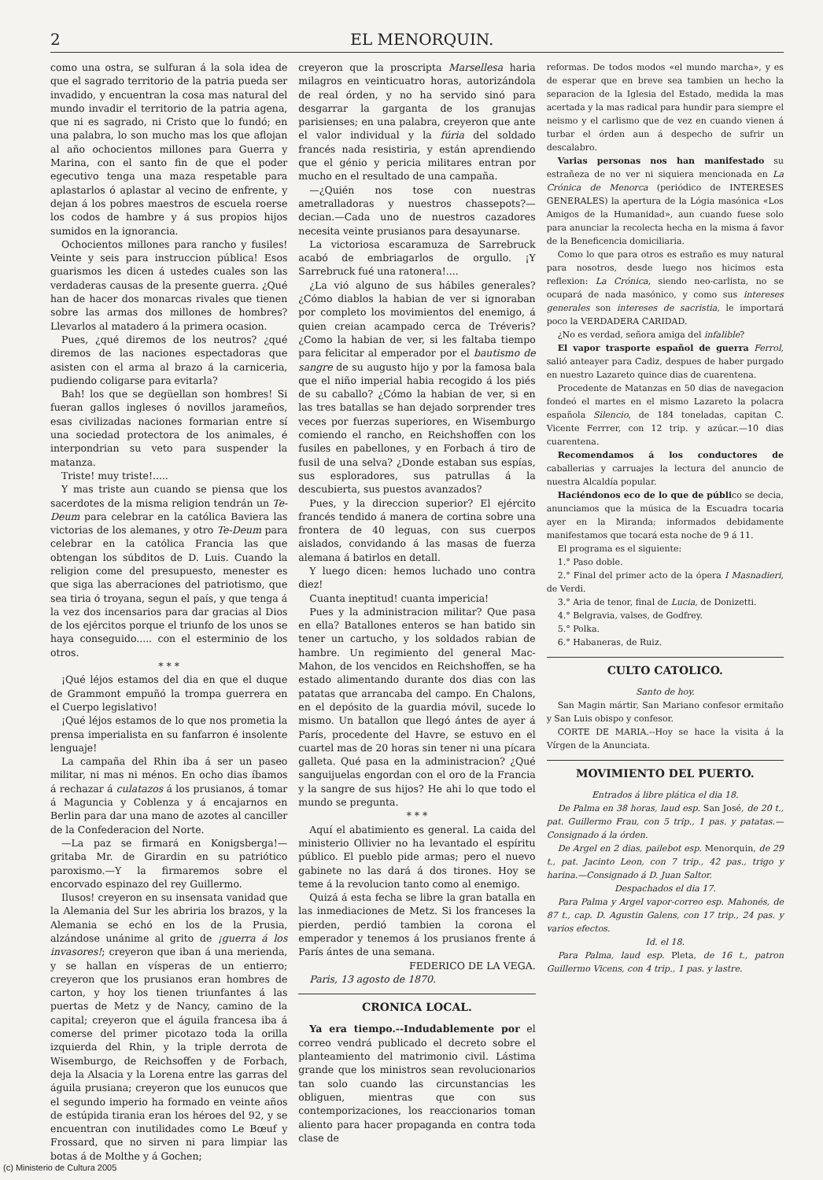2 EL MENORQUIN.
como una ostra, se sulfuran á la sola idea de que el sagrado territorio de la patria pueda ser invadido, y encuentran la cosa mas natural del mundo invadir el territorio de la patria agena, que ni es sagrado, ni Cristo que lo fundó; en una palabra, lo son mucho mas los que aflojan al año ochocientos millones para Guerra y Marina, con el santo fin de que el poder egecutivo tenga una maza respetable para aplastarlos ó aplastar al vecino de enfrente, y dejan á los pobres maestros de escuela roerse los codos de hambre y á sus propios hijos sumidos en la ignorancia.
Ochocientos millones para rancho y fusiles! Veinte y seis para instruccion pública! Esos guarismos les dicen á ustedes cuales son las verdaderas causas de la presente guerra. ¿Qué han de hacer dos monarcas rivales que tienen sobre las armas dos millones de hombres? Llevarlos al matadero á la primera ocasion.
Pues, ¿qué diremos de los neutros? ¿qué diremos de las naciones espectadoras que asisten con el arma al brazo á la carniceria, pudiendo coligarse para evitarla?
Bah! los que se degüellan son hombres! Si fueran gallos ingleses ó novillos jarameños, esas civilizadas naciones formarian entre sí una sociedad protectora de los animales, é interpondrian su veto para suspender la matanza.
Triste! muy triste!.....
Y mas triste aun cuando se piensa que los sacerdotes de la misma religion tendrán un Te-Deum para celebrar en la católica Baviera las victorias de los alemanes, y otro Te-Deum para celebrar en la católica Francia las que obtengan los súbditos de D. Luis. Cuando la religion come del presupuesto, menester es que siga las aberraciones del patriotismo, que sea tiria ó troyana, segun el país, y que tenga á la vez dos incensarios para dar gracias al Dios de los ejércitos porque el triunfo de los unos se haya conseguido..... con el esterminio de los otros.
* * *
¡Qué léjos estamos del dia en que el duque de Grammont empuñó la trompa guerrera en el Cuerpo legislativo!
¡Qué léjos estamos de lo que nos prometia la prensa imperialista en su fanfarron é insolente lenguaje!
La campaña del Rhin iba á ser un paseo militar, ni mas ni ménos. En ocho dias íbamos á rechazar á culatazos á los prusianos, á tomar á Maguncia y Coblenza y á encajarnos en Berlin para dar una mano de azotes al canciller de la Confederacion del Norte.
—La paz se firmará en Konigsberga!—gritaba Mr. de Girardin en su patriótico paroxismo.—Y la firmaremos sobre el encorvado espinazo del rey Guillermo.
Ilusos! creyeron en su insensata vanidad que la Alemania del Sur les abriria los brazos, y la Alemania se echó en los de la Prusia, alzándose unánime al grito de ¡guerra á los invasores!; creyeron que iban á una merienda, y se hallan en vísperas de un entierro; creyeron que los prusianos eran hombres de carton, y hoy los tienen triunfantes á las puertas de Metz y de Nancy, camino de la capital; creyeron que el águila francesa iba á comerse del primer picotazo toda la orilla izquierda del Rhin, y la triple derrota de Wisemburgo, de Reichsoffen y de Forbach, deja la Alsacia y la Lorena entre las garras del águila prusiana; creyeron que los eunucos que el segundo imperio ha formado en veinte años de estúpida tirania eran los héroes del 92, y se encuentran con inutilidades como Le Bœuf y Frossard, que no sirven ni para limpiar las botas á de Molthe y á Gochen;
creyeron que la proscripta Marsellesa haria milagros en veinticuatro horas, autorizándola de real órden, y no ha servido sinó para desgarrar la garganta de los granujas parisienses; en una palabra, creyeron que ante el valor individual y la fúria del soldado francés nada resistiria, y están aprendiendo que el génio y pericia militares entran por mucho en el resultado de una campaña.
—¿Quién nos tose con nuestras ametralladoras y nuestros chassepots?—decian.—Cada uno de nuestros cazadores necesita veinte prusianos para desayunarse.
La victoriosa escaramuza de Sarrebruck acabó de embriagarlos de orgullo. ¡Y Sarrebruck fué una ratonera!....
¿La vió alguno de sus hábiles generales? ¿Cómo diablos la habian de ver si ignoraban por completo los movimientos del enemigo, á quien creian acampado cerca de Tréveris? ¿Como la habian de ver, si les faltaba tiempo para felicitar al emperador por el bautismo de sangre de su augusto hijo y por la famosa bala que el niño imperial habia recogido á los piés de su caballo? ¿Cómo la habian de ver, si en las tres batallas se han dejado sorprender tres veces por fuerzas superiores, en Wisemburgo comiendo el rancho, en Reichshoffen con los fusiles en pabellones, y en Forbach á tiro de fusil de una selva? ¿Donde estaban sus espías, sus esploradores, sus patrullas á la descubierta, sus puestos avanzados?
Pues, y la direccion superior? El ejército francés tendido á manera de cortina sobre una frontera de 40 leguas, con sus cuerpos aislados, convidando á las masas de fuerza alemana á batirlos en detall.
Y luego dicen: hemos luchado uno contra diez!
Cuanta ineptitud! cuanta impericia!
Pues y la administracion militar? Que pasa en ella? Batallones enteros se han batido sin tener un cartucho, y los soldados rabian de hambre. Un regimiento del general Mac-Mahon, de los vencidos en Reichshoffen, se ha estado alimentando durante dos dias con las patatas que arrancaba del campo. En Chalons, en el depósito de la guardia móvil, sucede lo mismo. Un batallon que llegó ántes de ayer á París, procedente del Havre, se estuvo en el cuartel mas de 20 horas sin tener ni una pícara galleta. Qué pasa en la administracion? ¿Qué sanguijuelas engordan con el oro de la Francia y la sangre de sus hijos? He ahi lo que todo el mundo se pregunta.
* * *
Aquí el abatimiento es general. La caida del ministerio Ollivier no ha levantado el espíritu público. El pueblo pide armas; pero el nuevo gabinete no las dará á dos tirones. Hoy se teme á la revolucion tanto como al enemigo.
Quizá á esta fecha se libre la gran batalla en las inmediaciones de Metz. Si los franceses la pierden, perdió tambien la corona el emperador y tenemos á los prusianos frente á París ántes de una semana.
FEDERICO DE LA VEGA.
Paris, 13 agosto de 1870.
CRONICA LOCAL.
Ya era tiempo.--Indudablemente por el correo vendrá publicado el decreto sobre el planteamiento del matrimonio civil. Lástima grande que los ministros sean revolucionarios tan solo cuando las circunstancias les obliguen, mientras que con sus contemporizaciones, los reaccionarios toman aliento para hacer propaganda en contra toda clase de
reformas. De todos modos «el mundo marcha», y es de esperar que en breve sea tambien un hecho la separacion de la Iglesia del Estado, medida la mas acertada y la mas radical para hundir para siempre el neismo y el carlismo que de vez en cuando vienen á turbar el órden aun á despecho de sufrir un descalabro.
Varias personas nos han manifestado su estrañeza de no ver ni siquiera mencionada en La Crónica de Menorca (periódico de INTERESES GENERALES) la apertura de la Lógia masónica «Los Amigos de la Humanidad», aun cuando fuese solo para anunciar la recolecta hecha en la misma á favor de la Beneficencia domiciliaria.
Como lo que para otros es estraño es muy natural para nosotros, desde luego nos hicimos esta reflexion: La Crónica, siendo neo-carlista, no se ocupará de nada masónico, y como sus intereses generales son intereses de sacristia, le importará poco la VERDADERA CARIDAD.
¿No es verdad, señora amiga del infalible?
El vapor trasporte español de guerra Ferrol, salió anteayer para Cadiz, despues de haber purgado en nuestro Lazareto quince dias de cuarentena.
Procedente de Matanzas en 50 dias de navegacion fondeó el martes en el mismo Lazareto la polacra española Silencio, de 184 toneladas, capitan C. Vicente Ferrrer, con 12 trip. y azúcar.—10 dias cuarentena.
Recomendamos á los conductores de caballerias y carruajes la lectura del anuncio de nuestra Alcaldía popular.
Haciéndonos eco de lo que de público se decia, anunciamos que la música de la Escuadra tocaria ayer en la Miranda; informados debidamente manifestamos que tocará esta noche de 9 á 11.
El programa es el siguiente:
1.° Paso doble.
2.° Final del primer acto de la ópera I Masnadieri, de Verdi.
3.° Aria de tenor, final de Lucia, de Donizetti.
4.° Belgravia, valses, de Godfrey.
5.° Polka.
6.° Habaneras, de Ruiz.
CULTO CATOLICO.
Santo de hoy.
San Magin mártir, San Mariano confesor ermitaño y San Luis obispo y confesor.
CORTE DE MARIA.--Hoy se hace la visita á la Vírgen de la Anunciata.
MOVIMIENTO DEL PUERTO.
Entrados á libre plática el dia 18.
De Palma en 38 horas, laud esp. San José, de 20 t., pat. Guillermo Frau, con 5 trip., 1 pas. y patatas.—Consignado á la órden.
De Argel en 2 dias, pailebot esp. Menorquin, de 29 t., pat. Jacinto Leon, con 7 trip., 42 pas., trigo y harina.—Consignado á D. Juan Saltor.
Despachados el dia 17.
Para Palma y Argel vapor-correo esp. Mahonés, de 87 t., cap. D. Agustin Galens, con 17 trip., 24 pas. y varios efectos.
Id. el 18.
Para Palma, laud esp. Pleta, de 16 t., patron Guillermo Vicens, con 4 trip., 1 pas. y lastre.
(c) Ministerio de Cultura 2005